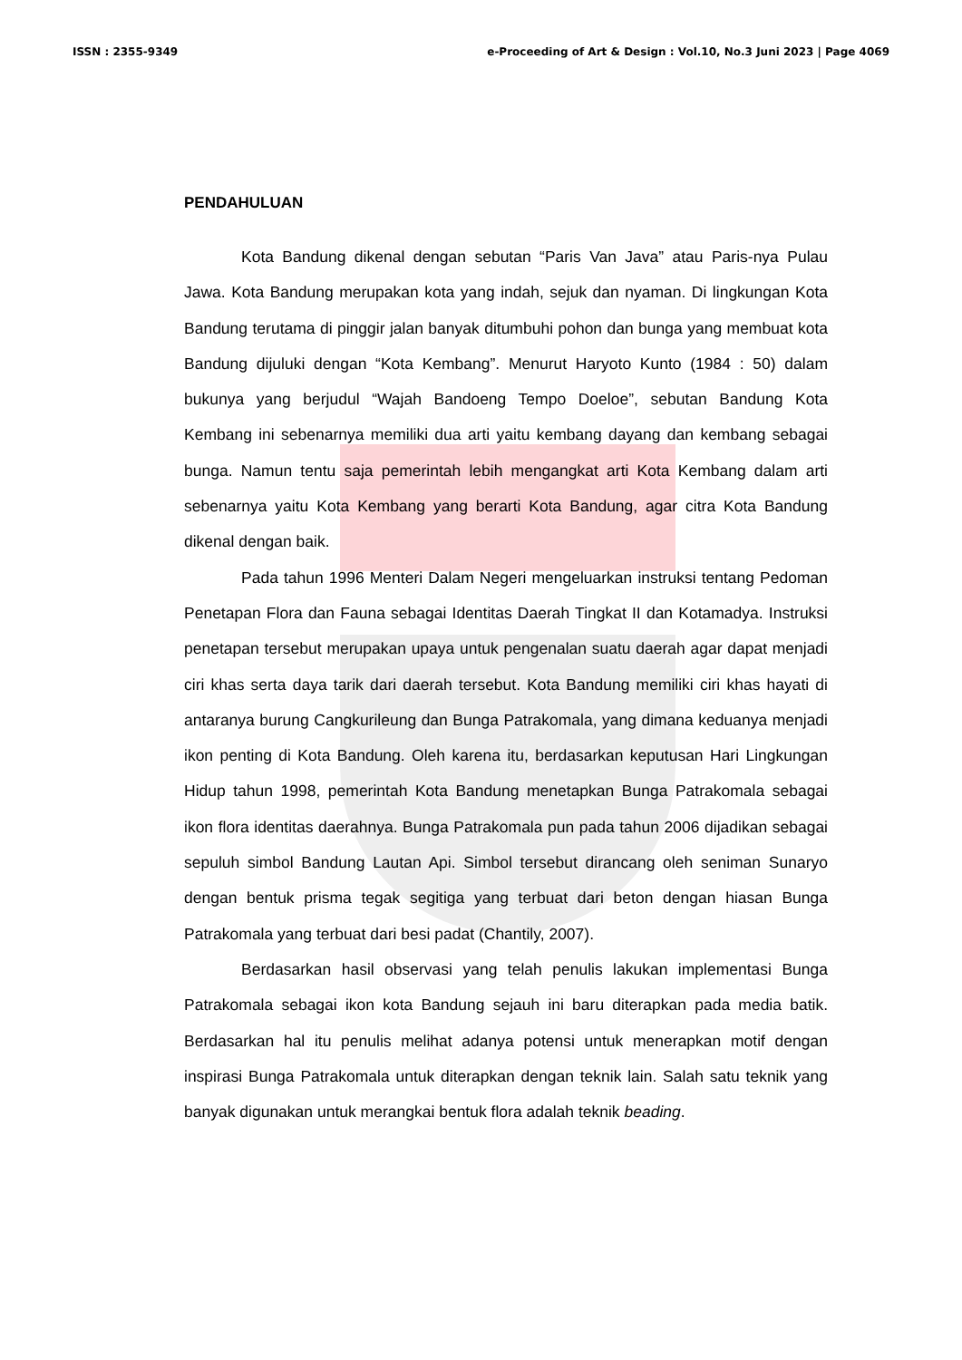ISSN : 2355-9349 e-Proceeding of Art & Design : Vol.10, No.3 Juni 2023 | Page 4069
PENDAHULUAN
Kota Bandung dikenal dengan sebutan “Paris Van Java” atau Paris-nya Pulau Jawa. Kota Bandung merupakan kota yang indah, sejuk dan nyaman. Di lingkungan Kota Bandung terutama di pinggir jalan banyak ditumbuhi pohon dan bunga yang membuat kota Bandung dijuluki dengan “Kota Kembang”. Menurut Haryoto Kunto (1984 : 50) dalam bukunya yang berjudul “Wajah Bandoeng Tempo Doeloe”, sebutan Bandung Kota Kembang ini sebenarnya memiliki dua arti yaitu kembang dayang dan kembang sebagai bunga. Namun tentu saja pemerintah lebih mengangkat arti Kota Kembang dalam arti sebenarnya yaitu Kota Kembang yang berarti Kota Bandung, agar citra Kota Bandung dikenal dengan baik.
Pada tahun 1996 Menteri Dalam Negeri mengeluarkan instruksi tentang Pedoman Penetapan Flora dan Fauna sebagai Identitas Daerah Tingkat II dan Kotamadya. Instruksi penetapan tersebut merupakan upaya untuk pengenalan suatu daerah agar dapat menjadi ciri khas serta daya tarik dari daerah tersebut. Kota Bandung memiliki ciri khas hayati di antaranya burung Cangkurileung dan Bunga Patrakomala, yang dimana keduanya menjadi ikon penting di Kota Bandung. Oleh karena itu, berdasarkan keputusan Hari Lingkungan Hidup tahun 1998, pemerintah Kota Bandung menetapkan Bunga Patrakomala sebagai ikon flora identitas daerahnya. Bunga Patrakomala pun pada tahun 2006 dijadikan sebagai sepuluh simbol Bandung Lautan Api. Simbol tersebut dirancang oleh seniman Sunaryo dengan bentuk prisma tegak segitiga yang terbuat dari beton dengan hiasan Bunga Patrakomala yang terbuat dari besi padat (Chantily, 2007).
Berdasarkan hasil observasi yang telah penulis lakukan implementasi Bunga Patrakomala sebagai ikon kota Bandung sejauh ini baru diterapkan pada media batik. Berdasarkan hal itu penulis melihat adanya potensi untuk menerapkan motif dengan inspirasi Bunga Patrakomala untuk diterapkan dengan teknik lain. Salah satu teknik yang banyak digunakan untuk merangkai bentuk flora adalah teknik beading.